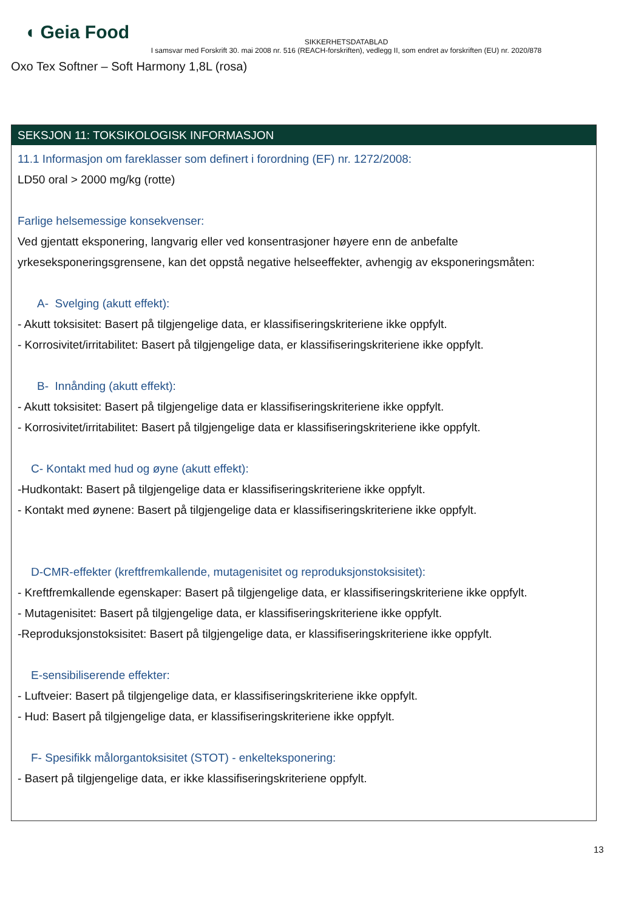◖ Geia Food
SIKKERHETSDATABLAD
I samsvar med Forskrift 30. mai 2008 nr. 516 (REACH-forskriften), vedlegg II, som endret av forskriften (EU) nr. 2020/878
Oxo Tex Softner – Soft Harmony 1,8L (rosa)
SEKSJON 11: TOKSIKOLOGISK INFORMASJON
11.1 Informasjon om fareklasser som definert i forordning (EF) nr. 1272/2008:
LD50 oral > 2000 mg/kg (rotte)
Farlige helsemessige konsekvenser:
Ved gjentatt eksponering, langvarig eller ved konsentrasjoner høyere enn de anbefalte yrkeseksponeringsgrensene, kan det oppstå negative helseeffekter, avhengig av eksponeringsmåten:
A- Svelging (akutt effekt):
- Akutt toksisitet: Basert på tilgjengelige data, er klassifiseringskriteriene ikke oppfylt.
- Korrosivitet/irritabilitet: Basert på tilgjengelige data, er klassifiseringskriteriene ikke oppfylt.
B- Innånding (akutt effekt):
- Akutt toksisitet: Basert på tilgjengelige data er klassifiseringskriteriene ikke oppfylt.
- Korrosivitet/irritabilitet: Basert på tilgjengelige data er klassifiseringskriteriene ikke oppfylt.
C- Kontakt med hud og øyne (akutt effekt):
-Hudkontakt: Basert på tilgjengelige data er klassifiseringskriteriene ikke oppfylt.
- Kontakt med øynene: Basert på tilgjengelige data er klassifiseringskriteriene ikke oppfylt.
D-CMR-effekter (kreftfremkallende, mutagenisitet og reproduksjonstoksisitet):
- Kreftfremkallende egenskaper: Basert på tilgjengelige data, er klassifiseringskriteriene ikke oppfylt.
- Mutagenisitet: Basert på tilgjengelige data, er klassifiseringskriteriene ikke oppfylt.
-Reproduksjonstoksisitet: Basert på tilgjengelige data, er klassifiseringskriteriene ikke oppfylt.
E-sensibiliserende effekter:
- Luftveier: Basert på tilgjengelige data, er klassifiseringskriteriene ikke oppfylt.
- Hud: Basert på tilgjengelige data, er klassifiseringskriteriene ikke oppfylt.
F- Spesifikk målorgantoksisitet (STOT) - enkelteksponering:
- Basert på tilgjengelige data, er ikke klassifiseringskriteriene oppfylt.
13